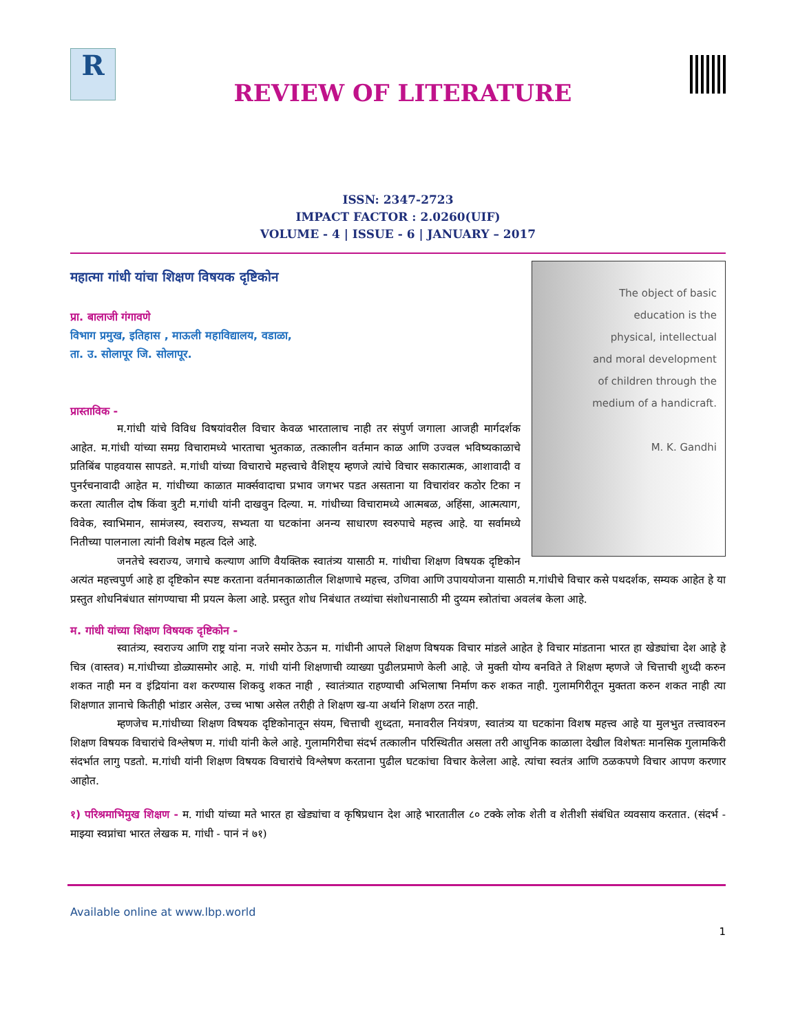R
REVIEW OF LITERATURE
ISSN: 2347-2723
IMPACT FACTOR : 2.0260(UIF)
VOLUME - 4 | ISSUE - 6 | JANUARY – 2017
The object of basic
education is the
physical, intellectual
and moral development
of children through the
medium of a handicraft.
M. K. Gandhi
महात्मा गांधी यांचा शिक्षण विषयक दृष्टिकोन
प्रा. बालाजी गंगावणे
विभाग प्रमुख, इतिहास , माऊली महाविद्यालय, वडाळा,
ता. उ. सोलापूर जि. सोलापूर.
प्रास्ताविक -
म.गांधी यांचे विविध विषयांवरील विचार केवळ भारतालाच नाही तर संपुर्ण जगाला आजही मार्गदर्शक आहेत. म.गांधी यांच्या समग्र विचारामध्ये भारताचा भुतकाळ, तत्कालीन वर्तमान काळ आणि उज्वल भविष्यकाळाचे प्रतिबिंब पाहवयास सापडते. म.गांधी यांच्या विचाराचे महत्त्वाचे वैशिष्ट्य म्हणजे त्यांचे विचार सकारात्मक, आशावादी व पुनर्रचनावादी आहेत म. गांधीच्या काळात मार्क्सवादाचा प्रभाव जगभर पडत असताना या विचारांवर कठोर टिका न करता त्यातील दोष किंवा त्रुटी म.गांधी यांनी दाखवुन दिल्या. म. गांधीच्या विचारामध्ये आत्मबळ, अहिंसा, आत्मत्याग, विवेक, स्वाभिमान, सामंजस्य, स्वराज्य, सभ्यता या घटकांना अनन्य साधारण स्वरुपाचे महत्त्व आहे. या सर्वामध्ये नितीच्या पालनाला त्यांनी विशेष महत्व दिले आहे.
जनतेचे स्वराज्य, जगाचे कल्याण आणि वैयक्तिक स्वातंत्र्य यासाठी म. गांधीचा शिक्षण विषयक दृष्टिकोन अत्यंत महत्त्वपुर्ण आहे हा दृष्टिकोन स्पष्ट करताना वर्तमानकाळातील शिक्षणाचे महत्त्व, उणिवा आणि उपाययोजना यासाठी म.गांधीचे विचार कसे पथदर्शक, सम्यक आहेत हे या प्रस्तुत शोधनिबंधात सांगण्याचा मी प्रयत्न केला आहे. प्रस्तुत शोध निबंधात तथ्यांचा संशोधनासाठी मी दुय्यम स्त्रोतांचा अवलंब केला आहे.
म. गांधी यांच्या शिक्षण विषयक दृष्टिकोन -
स्वातंत्र्य, स्वराज्य आणि राष्ट्र यांना नजरे समोर ठेऊन म. गांधीनी आपले शिक्षण विषयक विचार मांडले आहेत हे विचार मांडताना भारत हा खेड्यांचा देश आहे हे चित्र (वास्तव) म.गांधीच्या डोळ्यासमोर आहे. म. गांधी यांनी शिक्षणाची व्याख्या पुढीलप्रमाणे केली आहे. जे मुक्ती योग्य बनविते ते शिक्षण म्हणजे जे चित्ताची शुध्दी करुन शकत नाही मन व इंद्रियांना वश करण्यास शिकवु शकत नाही , स्वातंत्र्यात राहण्याची अभिलाषा निर्माण करु शकत नाही. गुलामगिरीतून मुक्तता करुन शकत नाही त्या शिक्षणात ज्ञानाचे कितीही भांडार असेल, उच्च भाषा असेल तरीही ते शिक्षण ख-या अर्थाने शिक्षण ठरत नाही.
म्हणजेच म.गांधीच्या शिक्षण विषयक दृष्टिकोनातून संयम, चित्ताची शुध्दता, मनावरील नियंत्रण, स्वातंत्र्य या घटकांना विशष महत्त्व आहे या मुलभुत तत्त्वावरुन शिक्षण विषयक विचारांचे विश्लेषण म. गांधी यांनी केले आहे. गुलामगिरीचा संदर्भ तत्कालीन परिस्थितीत असला तरी आधुनिक काळाला देखील विशेषतः मानसिक गुलामकिरी संदर्भात लागु पडतो. म.गांधी यांनी शिक्षण विषयक विचारांचे विश्लेषण करताना पुढील घटकांचा विचार केलेला आहे. त्यांचा स्वतंत्र आणि ठळकपणे विचार आपण करणार आहोत.
१) परिश्रमाभिमुख शिक्षण - म. गांधी यांच्या मते भारत हा खेड्यांचा व कृषिप्रधान देश आहे भारतातील ८० टक्के लोक शेती व शेतीशी संबंधित व्यवसाय करतात. (संदर्भ - माझ्या स्वप्नांचा भारत लेखक म. गांधी - पानं नं ७१)
Available online at www.lbp.world
1